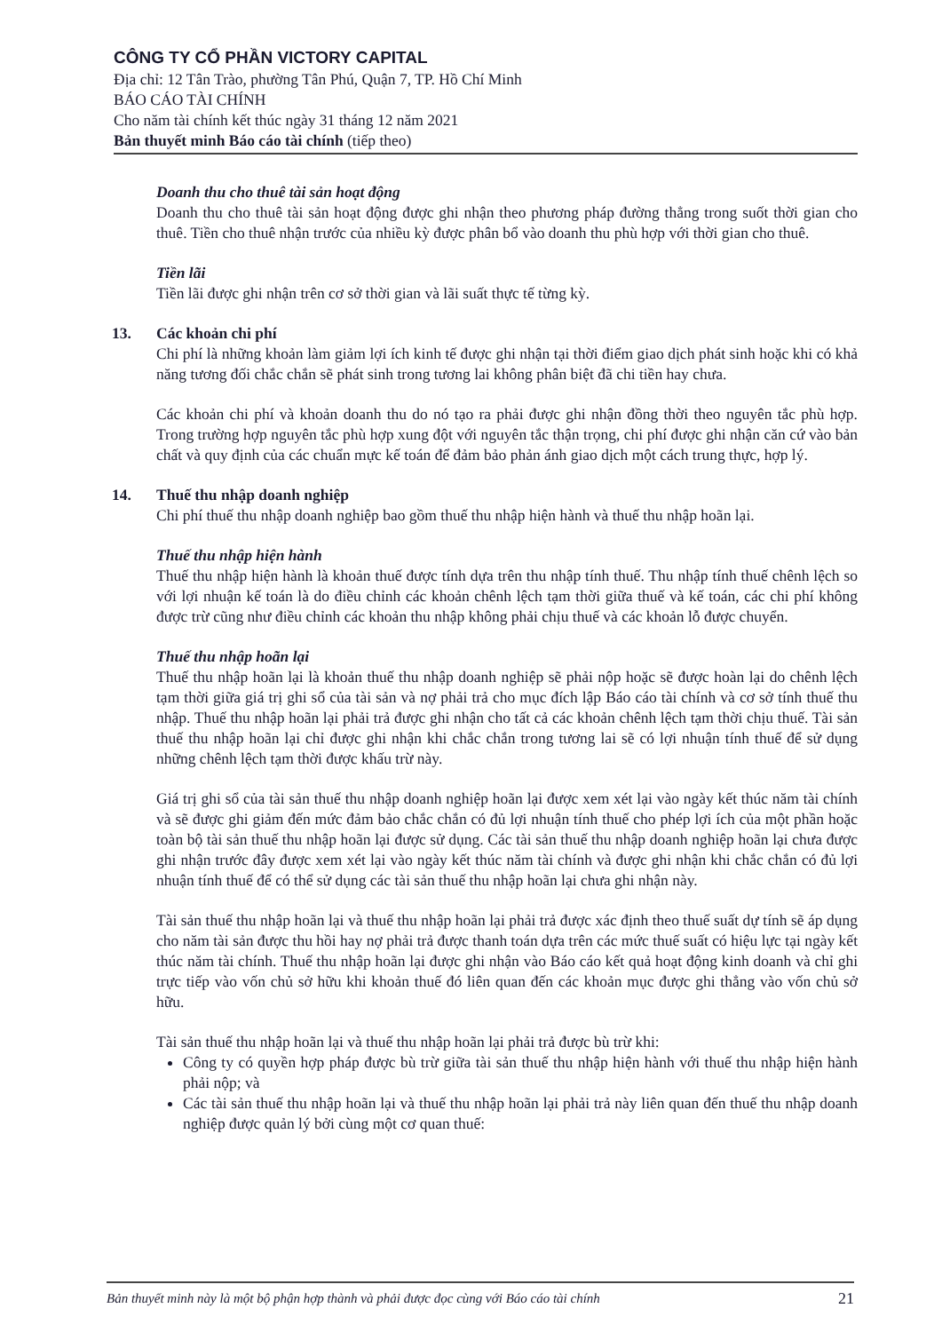CÔNG TY CỔ PHẦN VICTORY CAPITAL
Địa chỉ: 12 Tân Trào, phường Tân Phú, Quận 7, TP. Hồ Chí Minh
BÁO CÁO TÀI CHÍNH
Cho năm tài chính kết thúc ngày 31 tháng 12 năm 2021
Bản thuyết minh Báo cáo tài chính (tiếp theo)
Doanh thu cho thuê tài sản hoạt động
Doanh thu cho thuê tài sản hoạt động được ghi nhận theo phương pháp đường thẳng trong suốt thời gian cho thuê. Tiền cho thuê nhận trước của nhiều kỳ được phân bổ vào doanh thu phù hợp với thời gian cho thuê.
Tiền lãi
Tiền lãi được ghi nhận trên cơ sở thời gian và lãi suất thực tế từng kỳ.
13. Các khoản chi phí
Chi phí là những khoản làm giảm lợi ích kinh tế được ghi nhận tại thời điểm giao dịch phát sinh hoặc khi có khả năng tương đối chắc chắn sẽ phát sinh trong tương lai không phân biệt đã chi tiền hay chưa.
Các khoản chi phí và khoản doanh thu do nó tạo ra phải được ghi nhận đồng thời theo nguyên tắc phù hợp. Trong trường hợp nguyên tắc phù hợp xung đột với nguyên tắc thận trọng, chi phí được ghi nhận căn cứ vào bản chất và quy định của các chuẩn mực kế toán để đảm bảo phản ánh giao dịch một cách trung thực, hợp lý.
14. Thuế thu nhập doanh nghiệp
Chi phí thuế thu nhập doanh nghiệp bao gồm thuế thu nhập hiện hành và thuế thu nhập hoãn lại.
Thuế thu nhập hiện hành
Thuế thu nhập hiện hành là khoản thuế được tính dựa trên thu nhập tính thuế. Thu nhập tính thuế chênh lệch so với lợi nhuận kế toán là do điều chỉnh các khoản chênh lệch tạm thời giữa thuế và kế toán, các chi phí không được trừ cũng như điều chỉnh các khoản thu nhập không phải chịu thuế và các khoản lỗ được chuyển.
Thuế thu nhập hoãn lại
Thuế thu nhập hoãn lại là khoản thuế thu nhập doanh nghiệp sẽ phải nộp hoặc sẽ được hoàn lại do chênh lệch tạm thời giữa giá trị ghi sổ của tài sản và nợ phải trả cho mục đích lập Báo cáo tài chính và cơ sở tính thuế thu nhập. Thuế thu nhập hoãn lại phải trả được ghi nhận cho tất cả các khoản chênh lệch tạm thời chịu thuế. Tài sản thuế thu nhập hoãn lại chỉ được ghi nhận khi chắc chắn trong tương lai sẽ có lợi nhuận tính thuế để sử dụng những chênh lệch tạm thời được khấu trừ này.
Giá trị ghi sổ của tài sản thuế thu nhập doanh nghiệp hoãn lại được xem xét lại vào ngày kết thúc năm tài chính và sẽ được ghi giảm đến mức đảm bảo chắc chắn có đủ lợi nhuận tính thuế cho phép lợi ích của một phần hoặc toàn bộ tài sản thuế thu nhập hoãn lại được sử dụng. Các tài sản thuế thu nhập doanh nghiệp hoãn lại chưa được ghi nhận trước đây được xem xét lại vào ngày kết thúc năm tài chính và được ghi nhận khi chắc chắn có đủ lợi nhuận tính thuế để có thể sử dụng các tài sản thuế thu nhập hoãn lại chưa ghi nhận này.
Tài sản thuế thu nhập hoãn lại và thuế thu nhập hoãn lại phải trả được xác định theo thuế suất dự tính sẽ áp dụng cho năm tài sản được thu hồi hay nợ phải trả được thanh toán dựa trên các mức thuế suất có hiệu lực tại ngày kết thúc năm tài chính. Thuế thu nhập hoãn lại được ghi nhận vào Báo cáo kết quả hoạt động kinh doanh và chỉ ghi trực tiếp vào vốn chủ sở hữu khi khoản thuế đó liên quan đến các khoản mục được ghi thẳng vào vốn chủ sở hữu.
Tài sản thuế thu nhập hoãn lại và thuế thu nhập hoãn lại phải trả được bù trừ khi:
Công ty có quyền hợp pháp được bù trừ giữa tài sản thuế thu nhập hiện hành với thuế thu nhập hiện hành phải nộp; và
Các tài sản thuế thu nhập hoãn lại và thuế thu nhập hoãn lại phải trả này liên quan đến thuế thu nhập doanh nghiệp được quản lý bởi cùng một cơ quan thuế:
Bản thuyết minh này là một bộ phận hợp thành và phải được đọc cùng với Báo cáo tài chính 21